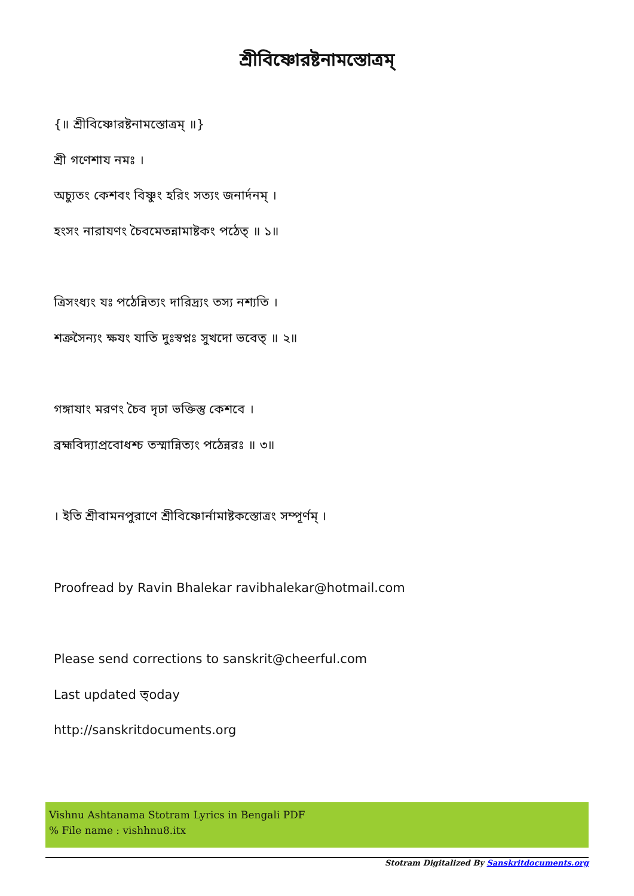শ্রীবিষ্ণোরষ্টনামস্তোত্রম্
{॥ শ্রীবিষ্ণোরষ্টনামস্তোত্রম্ ॥}
শ্রী গণেশায নমঃ ।
অচ্যুতং কেশবং বিষ্ণুং হরিং সত্যং জনার্দনম্ ।
হংসং নারাযণং চৈবমেতন্নামাষ্টকং পঠেত্ ॥ ১॥
ত্রিসংধ্যং যঃ পঠেন্নিত্যং দারিদ্র্যং তস্য নশ্যতি ।
শত্রুসৈন্যং ক্ষযং যাতি দুঃস্বপ্নঃ সুখদো ভবেত্ ॥ ২॥
গঙ্গাযাং মরণং চৈব দৃঢা ভক্তিস্তু কেশবে ।
ব্রহ্মবিদ্যাপ্রবোধশ্চ তস্মান্নিত্যং পঠেন্নরঃ ॥ ৩॥
। ইতি শ্রীবামনপুরাণে শ্রীবিষ্ণোর্নামাষ্টকস্তোত্রং সম্পূর্ণম্ ।
Proofread by Ravin Bhalekar ravibhalekar@hotmail.com
Please send corrections to sanskrit@cheerful.com
Last updated ত্oday
http://sanskritdocuments.org
Vishnu Ashtanama Stotram Lyrics in Bengali PDF
% File name : vishhnu8.itx
Stotram Digitalized By Sanskritdocuments.org